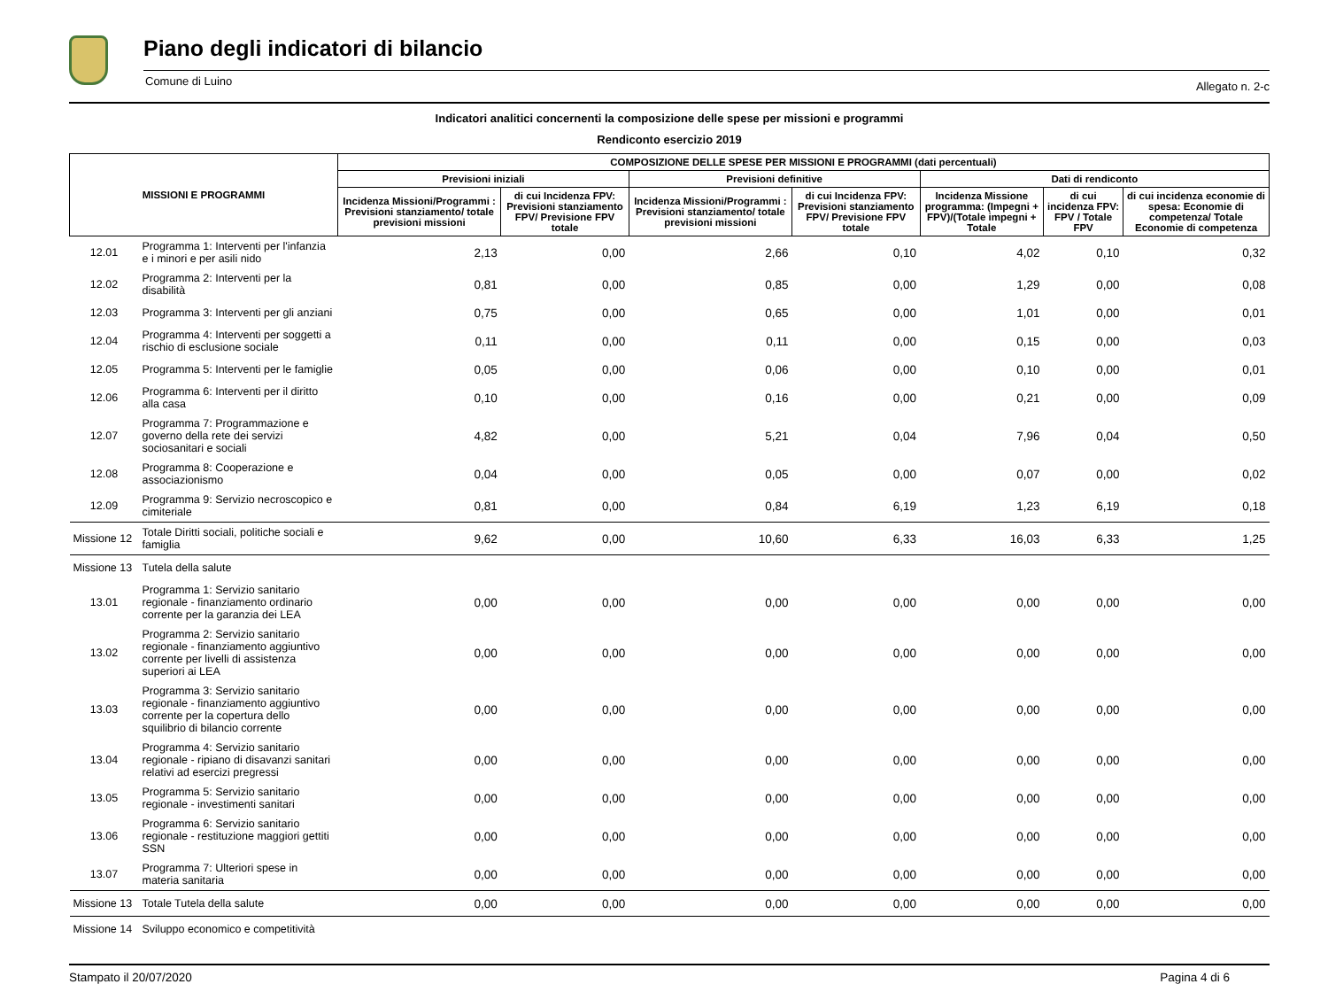Piano degli indicatori di bilancio
Comune di Luino Allegato n. 2-c
Indicatori analitici concernenti la composizione delle spese per missioni e programmi
Rendiconto esercizio 2019
| MISSIONI E PROGRAMMI | | COMPOSIZIONE DELLE SPESE PER MISSIONI E PROGRAMMI (dati percentuali) | | | | | | |
| --- | --- | --- | --- | --- | --- | --- | --- | --- |
| | | Previsioni iniziali | | Previsioni definitive | | Dati di rendiconto | | |
| | | Incidenza Missioni/Programmi : Previsioni stanziamento/ totale previsioni missioni | di cui Incidenza FPV: Previsioni stanziamento FPV/ Previsione FPV totale | Incidenza Missioni/Programmi : Previsioni stanziamento/ totale previsioni missioni | di cui Incidenza FPV: Previsioni stanziamento FPV/ Previsione FPV totale | Incidenza Missione programma: (Impegni + FPV)/(Totale impegni + Totale | di cui incidenza FPV: FPV / Totale FPV | di cui incidenza economie di spesa: Economie di competenza/ Totale Economie di competenza |
| 12.01 | Programma 1: Interventi per l'infanzia e i minori e per asili nido | 2,13 | 0,00 | 2,66 | 0,10 | 4,02 | 0,10 | 0,32 |
| 12.02 | Programma 2: Interventi per la disabilità | 0,81 | 0,00 | 0,85 | 0,00 | 1,29 | 0,00 | 0,08 |
| 12.03 | Programma 3: Interventi per gli anziani | 0,75 | 0,00 | 0,65 | 0,00 | 1,01 | 0,00 | 0,01 |
| 12.04 | Programma 4: Interventi per soggetti a rischio di esclusione sociale | 0,11 | 0,00 | 0,11 | 0,00 | 0,15 | 0,00 | 0,03 |
| 12.05 | Programma 5: Interventi per le famiglie | 0,05 | 0,00 | 0,06 | 0,00 | 0,10 | 0,00 | 0,01 |
| 12.06 | Programma 6: Interventi per il diritto alla casa | 0,10 | 0,00 | 0,16 | 0,00 | 0,21 | 0,00 | 0,09 |
| 12.07 | Programma 7: Programmazione e governo della rete dei servizi sociosanitari e sociali | 4,82 | 0,00 | 5,21 | 0,04 | 7,96 | 0,04 | 0,50 |
| 12.08 | Programma 8: Cooperazione e associazionismo | 0,04 | 0,00 | 0,05 | 0,00 | 0,07 | 0,00 | 0,02 |
| 12.09 | Programma 9: Servizio necroscopico e cimiteriale | 0,81 | 0,00 | 0,84 | 6,19 | 1,23 | 6,19 | 0,18 |
| Missione 12 | Totale Diritti sociali, politiche sociali e famiglia | 9,62 | 0,00 | 10,60 | 6,33 | 16,03 | 6,33 | 1,25 |
| Missione 13 | Tutela della salute | | | | | | | |
| 13.01 | Programma 1: Servizio sanitario regionale - finanziamento ordinario corrente per la garanzia dei LEA | 0,00 | 0,00 | 0,00 | 0,00 | 0,00 | 0,00 | 0,00 |
| 13.02 | Programma 2: Servizio sanitario regionale - finanziamento aggiuntivo corrente per livelli di assistenza superiori ai LEA | 0,00 | 0,00 | 0,00 | 0,00 | 0,00 | 0,00 | 0,00 |
| 13.03 | Programma 3: Servizio sanitario regionale - finanziamento aggiuntivo corrente per la copertura dello squilibrio di bilancio corrente | 0,00 | 0,00 | 0,00 | 0,00 | 0,00 | 0,00 | 0,00 |
| 13.04 | Programma 4: Servizio sanitario regionale - ripiano di disavanzi sanitari relativi ad esercizi pregressi | 0,00 | 0,00 | 0,00 | 0,00 | 0,00 | 0,00 | 0,00 |
| 13.05 | Programma 5: Servizio sanitario regionale - investimenti sanitari | 0,00 | 0,00 | 0,00 | 0,00 | 0,00 | 0,00 | 0,00 |
| 13.06 | Programma 6: Servizio sanitario regionale - restituzione maggiori gettiti SSN | 0,00 | 0,00 | 0,00 | 0,00 | 0,00 | 0,00 | 0,00 |
| 13.07 | Programma 7: Ulteriori spese in materia sanitaria | 0,00 | 0,00 | 0,00 | 0,00 | 0,00 | 0,00 | 0,00 |
| Missione 13 | Totale Tutela della salute | 0,00 | 0,00 | 0,00 | 0,00 | 0,00 | 0,00 | 0,00 |
| Missione 14 | Sviluppo economico e competitività | | | | | | | |
Stampato il 20/07/2020 Pagina 4 di 6